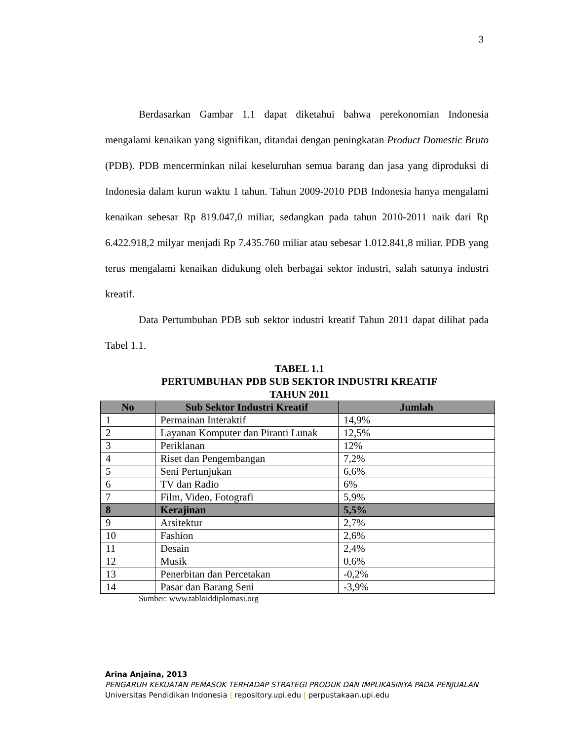3
Berdasarkan Gambar 1.1 dapat diketahui bahwa perekonomian Indonesia mengalami kenaikan yang signifikan, ditandai dengan peningkatan Product Domestic Bruto (PDB). PDB mencerminkan nilai keseluruhan semua barang dan jasa yang diproduksi di Indonesia dalam kurun waktu 1 tahun. Tahun 2009-2010 PDB Indonesia hanya mengalami kenaikan sebesar Rp 819.047,0 miliar, sedangkan pada tahun 2010-2011 naik dari Rp 6.422.918,2 milyar menjadi Rp 7.435.760 miliar atau sebesar 1.012.841,8 miliar. PDB yang terus mengalami kenaikan didukung oleh berbagai sektor industri, salah satunya industri kreatif.
Data Pertumbuhan PDB sub sektor industri kreatif Tahun 2011 dapat dilihat pada Tabel 1.1.
TABEL 1.1
PERTUMBUHAN PDB SUB SEKTOR INDUSTRI KREATIF
TAHUN 2011
| No | Sub Sektor Industri Kreatif | Jumlah |
| --- | --- | --- |
| 1 | Permainan Interaktif | 14,9% |
| 2 | Layanan Komputer dan Piranti Lunak | 12,5% |
| 3 | Periklanan | 12% |
| 4 | Riset dan Pengembangan | 7,2% |
| 5 | Seni Pertunjukan | 6,6% |
| 6 | TV dan Radio | 6% |
| 7 | Film, Video, Fotografi | 5,9% |
| 8 | Kerajinan | 5,5% |
| 9 | Arsitektur | 2,7% |
| 10 | Fashion | 2,6% |
| 11 | Desain | 2,4% |
| 12 | Musik | 0,6% |
| 13 | Penerbitan dan Percetakan | -0,2% |
| 14 | Pasar dan Barang Seni | -3,9% |
Sumber: www.tabloiddiplomasi.org
Arina Anjaina, 2013
PENGARUH KEKUATAN PEMASOK TERHADAP STRATEGI PRODUK DAN IMPLIKASINYA PADA PENJUALAN
Universitas Pendidikan Indonesia | repository.upi.edu | perpustakaan.upi.edu